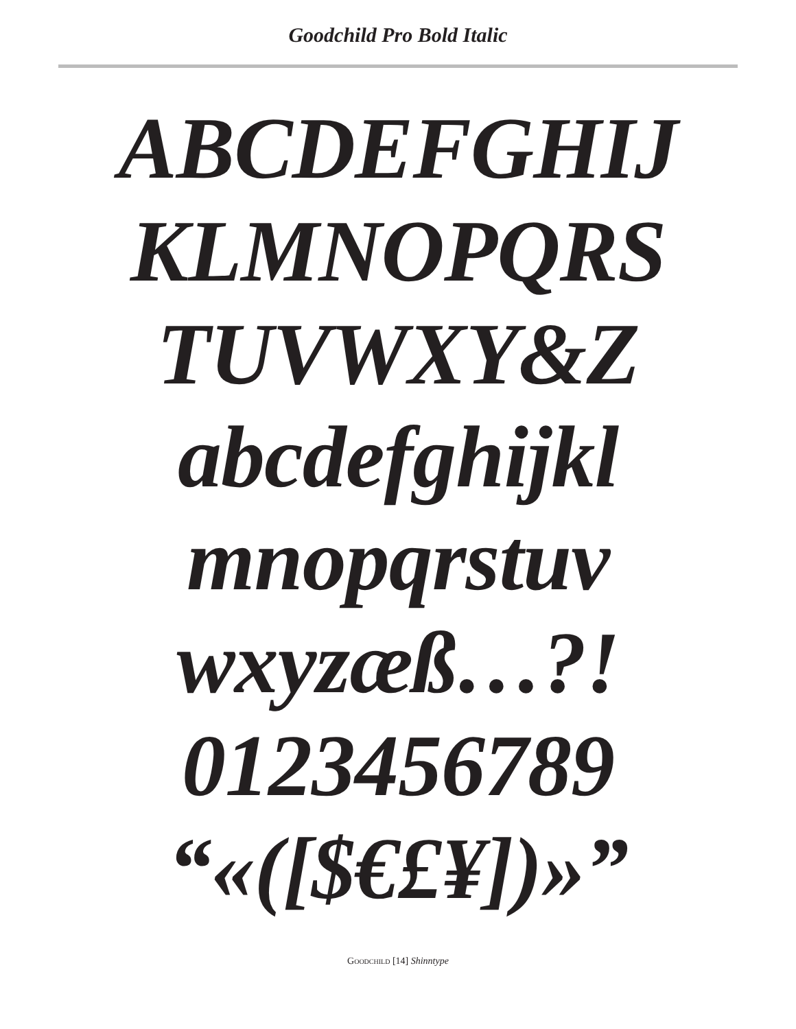Goodchild Pro Bold Italic
ABCDEFGHIJ
KLMNOPQRS
TUVWXY&Z
abcdefghijkl
mnopqrstuv
wxyzæß…?!
0123456789
“«([$€£¥])»”
Goodchild [14] Shinntype